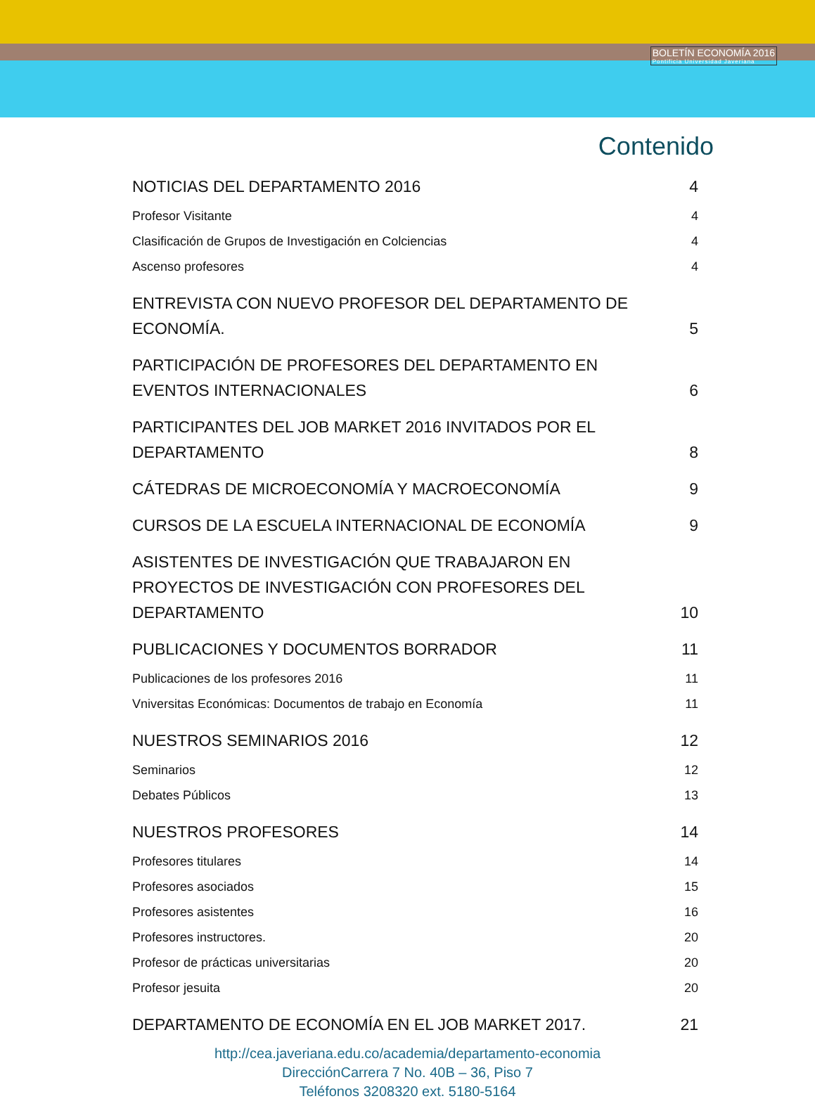BOLETÍN ECONOMÍA 2016
Pontificia Universidad Javeriana
Contenido
NOTICIAS DEL DEPARTAMENTO 2016 4
Profesor Visitante 4
Clasificación de Grupos de Investigación en Colciencias 4
Ascenso profesores 4
ENTREVISTA CON NUEVO PROFESOR DEL DEPARTAMENTO DE ECONOMÍA. 5
PARTICIPACIÓN DE PROFESORES DEL DEPARTAMENTO EN EVENTOS INTERNACIONALES 6
PARTICIPANTES DEL JOB MARKET 2016 INVITADOS POR EL DEPARTAMENTO 8
CÁTEDRAS DE MICROECONOMÍA Y MACROECONOMÍA 9
CURSOS DE LA ESCUELA INTERNACIONAL DE ECONOMÍA 9
ASISTENTES DE INVESTIGACIÓN QUE TRABAJARON EN PROYECTOS DE INVESTIGACIÓN CON PROFESORES DEL DEPARTAMENTO 10
PUBLICACIONES Y DOCUMENTOS BORRADOR 11
Publicaciones de los profesores 2016 11
Vniversitas Económicas: Documentos de trabajo en Economía 11
NUESTROS SEMINARIOS 2016 12
Seminarios 12
Debates Públicos 13
NUESTROS PROFESORES 14
Profesores titulares 14
Profesores asociados 15
Profesores asistentes 16
Profesores instructores. 20
Profesor de prácticas universitarias 20
Profesor jesuita 20
DEPARTAMENTO DE ECONOMÍA EN EL JOB MARKET 2017. 21
http://cea.javeriana.edu.co/academia/departamento-economia
DirecciónCarrera 7 No. 40B – 36, Piso 7
Teléfonos 3208320 ext. 5180-5164